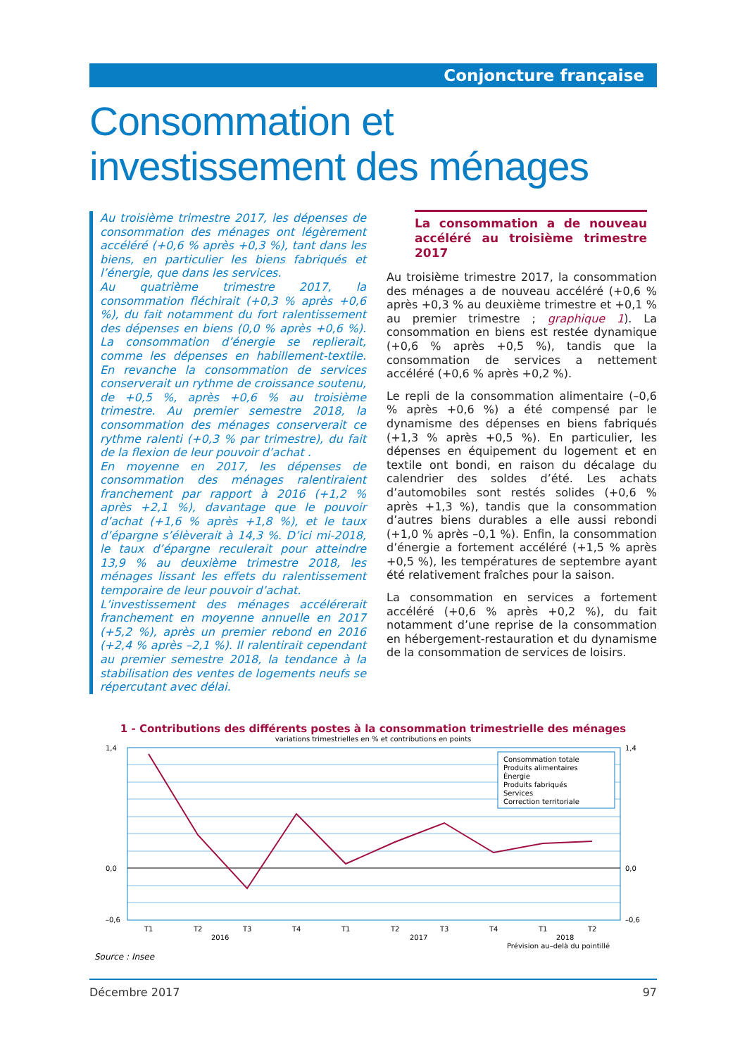Conjoncture française
Consommation et
investissement des ménages
Au troisième trimestre 2017, les dépenses de consommation des ménages ont légèrement accéléré (+0,6 % après +0,3 %), tant dans les biens, en particulier les biens fabriqués et l’énergie, que dans les services.
Au quatrième trimestre 2017, la consommation fléchirait (+0,3 % après +0,6 %), du fait notamment du fort ralentissement des dépenses en biens (0,0 % après +0,6 %). La consommation d’énergie se replierait, comme les dépenses en habillement-textile. En revanche la consommation de services conserverait un rythme de croissance soutenu, de +0,5 %, après +0,6 % au troisième trimestre. Au premier semestre 2018, la consommation des ménages conserverait ce rythme ralenti (+0,3 % par trimestre), du fait de la flexion de leur pouvoir d’achat .
En moyenne en 2017, les dépenses de consommation des ménages ralentiraient franchement par rapport à 2016 (+1,2 % après +2,1 %), davantage que le pouvoir d’achat (+1,6 % après +1,8 %), et le taux d’épargne s’élèverait à 14,3 %. D’ici mi-2018, le taux d’épargne reculerait pour atteindre 13,9 % au deuxième trimestre 2018, les ménages lissant les effets du ralentissement temporaire de leur pouvoir d’achat.
L’investissement des ménages accélérerait franchement en moyenne annuelle en 2017 (+5,2 %), après un premier rebond en 2016 (+2,4 % après –2,1 %). Il ralentirait cependant au premier semestre 2018, la tendance à la stabilisation des ventes de logements neufs se répercutant avec délai.
La consommation a de nouveau accéléré au troisième trimestre 2017
Au troisième trimestre 2017, la consommation des ménages a de nouveau accéléré (+0,6 % après +0,3 % au deuxième trimestre et +0,1 % au premier trimestre ; graphique 1). La consommation en biens est restée dynamique (+0,6 % après +0,5 %), tandis que la consommation de services a nettement accéléré (+0,6 % après +0,2 %).
Le repli de la consommation alimentaire (–0,6 % après +0,6 %) a été compensé par le dynamisme des dépenses en biens fabriqués (+1,3 % après +0,5 %). En particulier, les dépenses en équipement du logement et en textile ont bondi, en raison du décalage du calendrier des soldes d’été. Les achats d’automobiles sont restés solides (+0,6 % après +1,3 %), tandis que la consommation d’autres biens durables a elle aussi rebondi (+1,0 % après –0,1 %). Enfin, la consommation d’énergie a fortement accéléré (+1,5 % après +0,5 %), les températures de septembre ayant été relativement fraîches pour la saison.
La consommation en services a fortement accéléré (+0,6 % après +0,2 %), du fait notamment d’une reprise de la consommation en hébergement-restauration et du dynamisme de la consommation de services de loisirs.
1 - Contributions des différents postes à la consommation trimestrielle des ménages
variations trimestrielles en % et contributions en points
1,4
0,0
–0,6
T1
T2
T3
T4
T1
T2
T3
T4
T1
T2
2016
2017
2018
Prévision au–delà du pointillé
1,4
0,0
–0,6
Consommation totale
Produits alimentaires
Énergie
Produits fabriqués
Services
Correction territoriale
Source : Insee
Décembre 2017 97